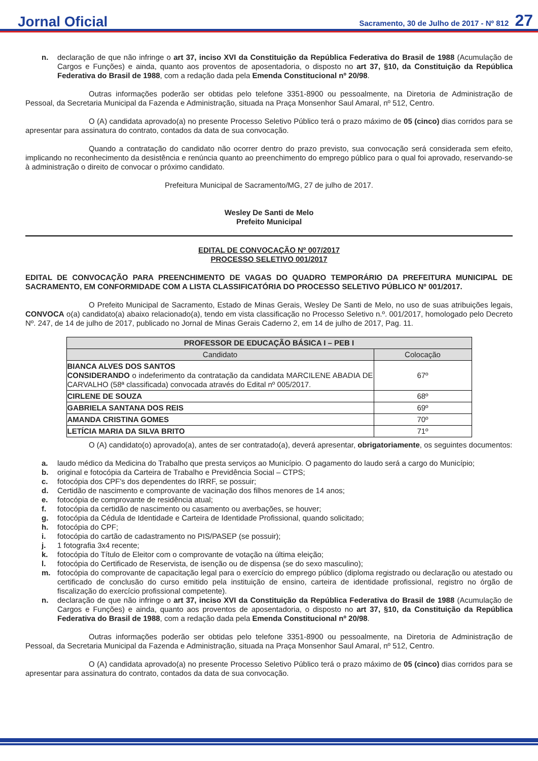Jornal Oficial Sacramento, 30 de Julho de 2017 - Nº 812 27
n. declaração de que não infringe o art 37, inciso XVI da Constituição da República Federativa do Brasil de 1988 (Acumulação de Cargos e Funções) e ainda, quanto aos proventos de aposentadoria, o disposto no art 37, §10, da Constituição da República Federativa do Brasil de 1988, com a redação dada pela Emenda Constitucional nº 20/98.
Outras informações poderão ser obtidas pelo telefone 3351-8900 ou pessoalmente, na Diretoria de Administração de Pessoal, da Secretaria Municipal da Fazenda e Administração, situada na Praça Monsenhor Saul Amaral, nº 512, Centro.
O (A) candidata aprovado(a) no presente Processo Seletivo Público terá o prazo máximo de 05 (cinco) dias corridos para se apresentar para assinatura do contrato, contados da data de sua convocação.
Quando a contratação do candidato não ocorrer dentro do prazo previsto, sua convocação será considerada sem efeito, implicando no reconhecimento da desistência e renúncia quanto ao preenchimento do emprego público para o qual foi aprovado, reservando-se à administração o direito de convocar o próximo candidato.
Prefeitura Municipal de Sacramento/MG, 27 de julho de 2017.
Wesley De Santi de Melo
Prefeito Municipal
EDITAL DE CONVOCAÇÃO Nº 007/2017
PROCESSO SELETIVO 001/2017
EDITAL DE CONVOCAÇÃO PARA PREENCHIMENTO DE VAGAS DO QUADRO TEMPORÁRIO DA PREFEITURA MUNICIPAL DE SACRAMENTO, EM CONFORMIDADE COM A LISTA CLASSIFICATÓRIA DO PROCESSO SELETIVO PÚBLICO Nº 001/2017.
O Prefeito Municipal de Sacramento, Estado de Minas Gerais, Wesley De Santi de Melo, no uso de suas atribuições legais, CONVOCA o(a) candidato(a) abaixo relacionado(a), tendo em vista classificação no Processo Seletivo n.º. 001/2017, homologado pelo Decreto Nº. 247, de 14 de julho de 2017, publicado no Jornal de Minas Gerais Caderno 2, em 14 de julho de 2017, Pag. 11.
| PROFESSOR DE EDUCAÇÃO BÁSICA I – PEB I | |
| --- | --- |
| Candidato | Colocação |
| BIANCA ALVES DOS SANTOS CONSIDERANDO o indeferimento da contratação da candidata MARCILENE ABADIA DE CARVALHO (58ª classificada) convocada através do Edital nº 005/2017. | 67º |
| CIRLENE DE SOUZA | 68º |
| GABRIELA SANTANA DOS REIS | 69º |
| AMANDA CRISTINA GOMES | 70º |
| LETÍCIA MARIA DA SILVA BRITO | 71º |
O (A) candidato(o) aprovado(a), antes de ser contratado(a), deverá apresentar, obrigatoriamente, os seguintes documentos:
a. laudo médico da Medicina do Trabalho que presta serviços ao Município. O pagamento do laudo será a cargo do Município;
b. original e fotocópia da Carteira de Trabalho e Previdência Social – CTPS;
c. fotocópia dos CPF's dos dependentes do IRRF, se possuir;
d. Certidão de nascimento e comprovante de vacinação dos filhos menores de 14 anos;
e. fotocópia de comprovante de residência atual;
f. fotocópia da certidão de nascimento ou casamento ou averbações, se houver;
g. fotocópia da Cédula de Identidade e Carteira de Identidade Profissional, quando solicitado;
h. fotocópia do CPF;
i. fotocópia do cartão de cadastramento no PIS/PASEP (se possuir);
j. 1 fotografia 3x4 recente;
k. fotocópia do Título de Eleitor com o comprovante de votação na última eleição;
l. fotocópia do Certificado de Reservista, de isenção ou de dispensa (se do sexo masculino);
m. fotocópia do comprovante de capacitação legal para o exercício do emprego público (diploma registrado ou declaração ou atestado ou certificado de conclusão do curso emitido pela instituição de ensino, carteira de identidade profissional, registro no órgão de fiscalização do exercício profissional competente).
n. declaração de que não infringe o art 37, inciso XVI da Constituição da República Federativa do Brasil de 1988 (Acumulação de Cargos e Funções) e ainda, quanto aos proventos de aposentadoria, o disposto no art 37, §10, da Constituição da República Federativa do Brasil de 1988, com a redação dada pela Emenda Constitucional nº 20/98.
Outras informações poderão ser obtidas pelo telefone 3351-8900 ou pessoalmente, na Diretoria de Administração de Pessoal, da Secretaria Municipal da Fazenda e Administração, situada na Praça Monsenhor Saul Amaral, nº 512, Centro.
O (A) candidata aprovado(a) no presente Processo Seletivo Público terá o prazo máximo de 05 (cinco) dias corridos para se apresentar para assinatura do contrato, contados da data de sua convocação.